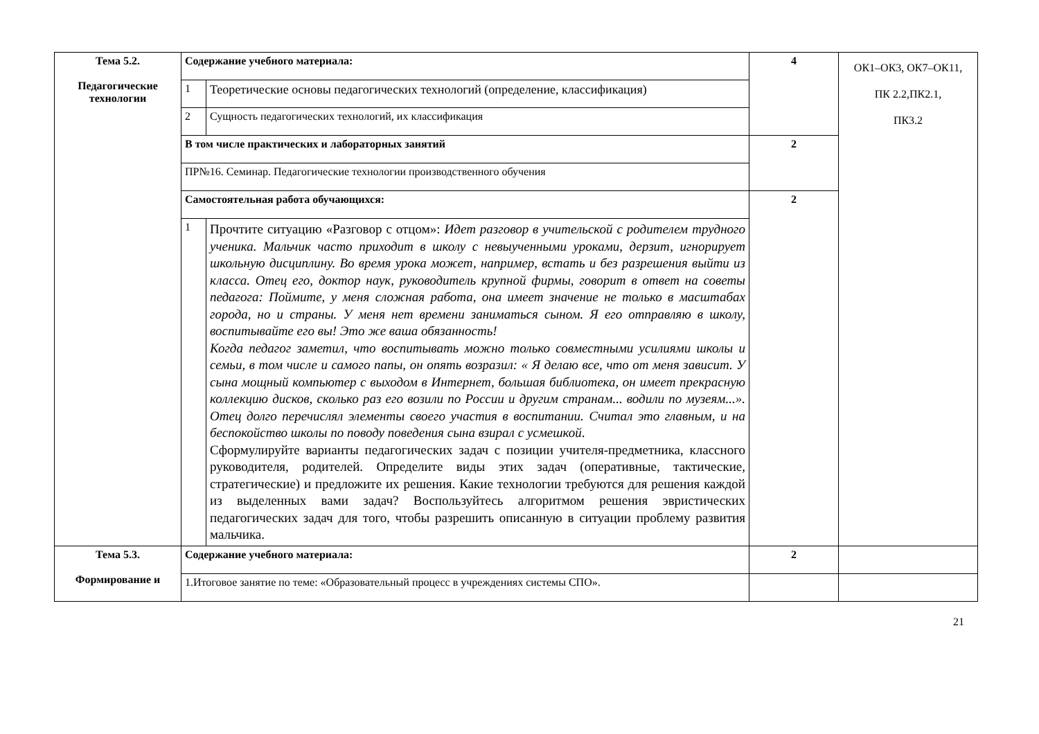| Тема 5.2. Педагогические технологии | Содержание учебного материала: | | 4 | ОК1–ОК3, ОК7–ОК11, ПК 2.2,ПК2.1, ПК3.2 |
| | 1 | Теоретические основы педагогических технологий (определение, классификация) | | |
| | 2 | Сущность педагогических технологий, их классификация | | |
| | В том числе практических и лабораторных занятий | | 2 | |
| | ПР№16. Семинар. Педагогические технологии производственного обучения | | | |
| | Самостоятельная работа обучающихся: | | 2 | |
| | 1 | Прочтите ситуацию «Разговор с отцом»: Идет разговор в учительской с родителем трудного ученика. Мальчик часто приходит в школу с невыученными уроками, дерзит, игнорирует школьную дисциплину. Во время урока может, например, встать и без разрешения выйти из класса. Отец его, доктор наук, руководитель крупной фирмы, говорит в ответ на советы педагога: Поймите, у меня сложная работа, она имеет значение не только в масштабах города, но и страны. У меня нет времени заниматься сыном. Я его отправляю в школу, воспитывайте его вы! Это же ваша обязанность! Когда педагог заметил, что воспитывать можно только совместными усилиями школы и семьи, в том числе и самого папы, он опять возразил: « Я делаю все, что от меня зависит. У сына мощный компьютер с выходом в Интернет, большая библиотека, он имеет прекрасную коллекцию дисков, сколько раз его возили по России и другим странам... водили по музеям...». Отец долго перечислял элементы своего участия в воспитании. Считал это главным, и на беспокойство школы по поводу поведения сына взирал с усмешкой . Сформулируйте варианты педагогических задач с позиции учителя-предметника, классного руководителя, родителей. Определите виды этих задач (оперативные, тактические, стратегические) и предложите их решения. Какие технологии требуются для решения каждой из выделенных вами задач? Воспользуйтесь алгоритмом решения эвристических педагогических задач для того, чтобы разрешить описанную в ситуации проблему развития мальчика. | | |
| Тема 5.3. Формирование и | Содержание учебного материала: | | 2 | |
| | 1.Итоговое занятие по теме: «Образовательный процесс в учреждениях системы СПО». | | | |
21